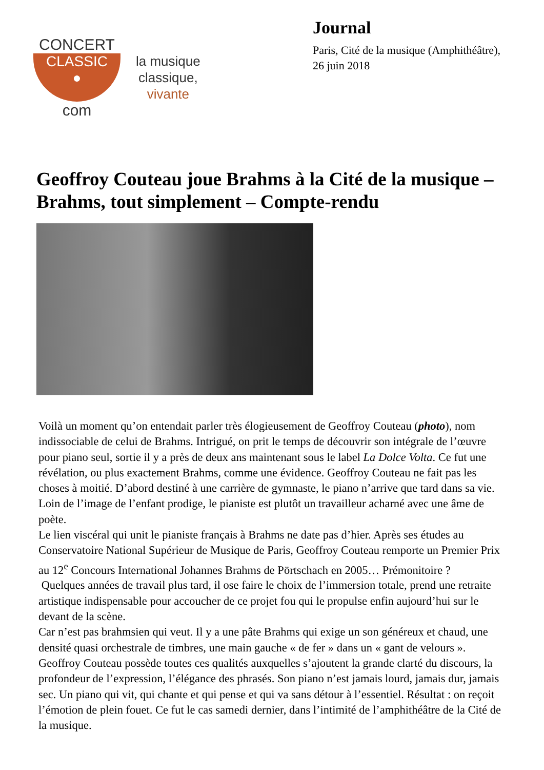CONCERT
CLASSIC
●
com
la musique
classique,
vivante
Journal
Paris, Cité de la musique (Amphithéâtre),
26 juin 2018
Geoffroy Couteau joue Brahms à la Cité de la musique – Brahms, tout simplement – Compte-rendu
Voilà un moment qu’on entendait parler très élogieusement de Geoffroy Couteau (photo), nom indissociable de celui de Brahms. Intrigué, on prit le temps de découvrir son intégrale de l’œuvre pour piano seul, sortie il y a près de deux ans maintenant sous le label La Dolce Volta. Ce fut une révélation, ou plus exactement Brahms, comme une évidence. Geoffroy Couteau ne fait pas les choses à moitié. D’abord destiné à une carrière de gymnaste, le piano n’arrive que tard dans sa vie. Loin de l’image de l’enfant prodige, le pianiste est plutôt un travailleur acharné avec une âme de poète.
Le lien viscéral qui unit le pianiste français à Brahms ne date pas d’hier. Après ses études au Conservatoire National Supérieur de Musique de Paris, Geoffroy Couteau remporte un Premier Prix au 12<sup>e</sup> Concours International Johannes Brahms de Pörtschach en 2005… Prémonitoire ?
Quelques années de travail plus tard, il ose faire le choix de l’immersion totale, prend une retraite artistique indispensable pour accoucher de ce projet fou qui le propulse enfin aujourd’hui sur le devant de la scène.
Car n’est pas brahmsien qui veut. Il y a une pâte Brahms qui exige un son généreux et chaud, une densité quasi orchestrale de timbres, une main gauche « de fer » dans un « gant de velours ». Geoffroy Couteau possède toutes ces qualités auxquelles s’ajoutent la grande clarté du discours, la profondeur de l’expression, l’élégance des phrasés. Son piano n’est jamais lourd, jamais dur, jamais sec. Un piano qui vit, qui chante et qui pense et qui va sans détour à l’essentiel. Résultat : on reçoit l’émotion de plein fouet. Ce fut le cas samedi dernier, dans l’intimité de l’amphithéâtre de la Cité de la musique.